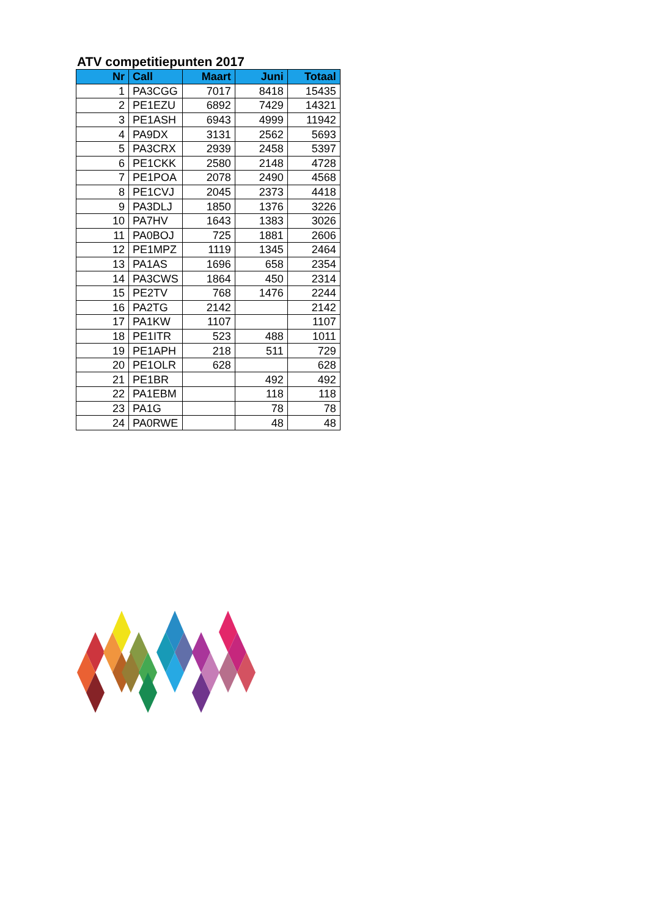ATV competitiepunten 2017
| Nr | Call | Maart | Juni | Totaal |
| --- | --- | --- | --- | --- |
| 1 | PA3CGG | 7017 | 8418 | 15435 |
| 2 | PE1EZU | 6892 | 7429 | 14321 |
| 3 | PE1ASH | 6943 | 4999 | 11942 |
| 4 | PA9DX | 3131 | 2562 | 5693 |
| 5 | PA3CRX | 2939 | 2458 | 5397 |
| 6 | PE1CKK | 2580 | 2148 | 4728 |
| 7 | PE1POA | 2078 | 2490 | 4568 |
| 8 | PE1CVJ | 2045 | 2373 | 4418 |
| 9 | PA3DLJ | 1850 | 1376 | 3226 |
| 10 | PA7HV | 1643 | 1383 | 3026 |
| 11 | PA0BOJ | 725 | 1881 | 2606 |
| 12 | PE1MPZ | 1119 | 1345 | 2464 |
| 13 | PA1AS | 1696 | 658 | 2354 |
| 14 | PA3CWS | 1864 | 450 | 2314 |
| 15 | PE2TV | 768 | 1476 | 2244 |
| 16 | PA2TG | 2142 | | 2142 |
| 17 | PA1KW | 1107 | | 1107 |
| 18 | PE1ITR | 523 | 488 | 1011 |
| 19 | PE1APH | 218 | 511 | 729 |
| 20 | PE1OLR | 628 | | 628 |
| 21 | PE1BR | | 492 | 492 |
| 22 | PA1EBM | | 118 | 118 |
| 23 | PA1G | | 78 | 78 |
| 24 | PA0RWE | | 48 | 48 |